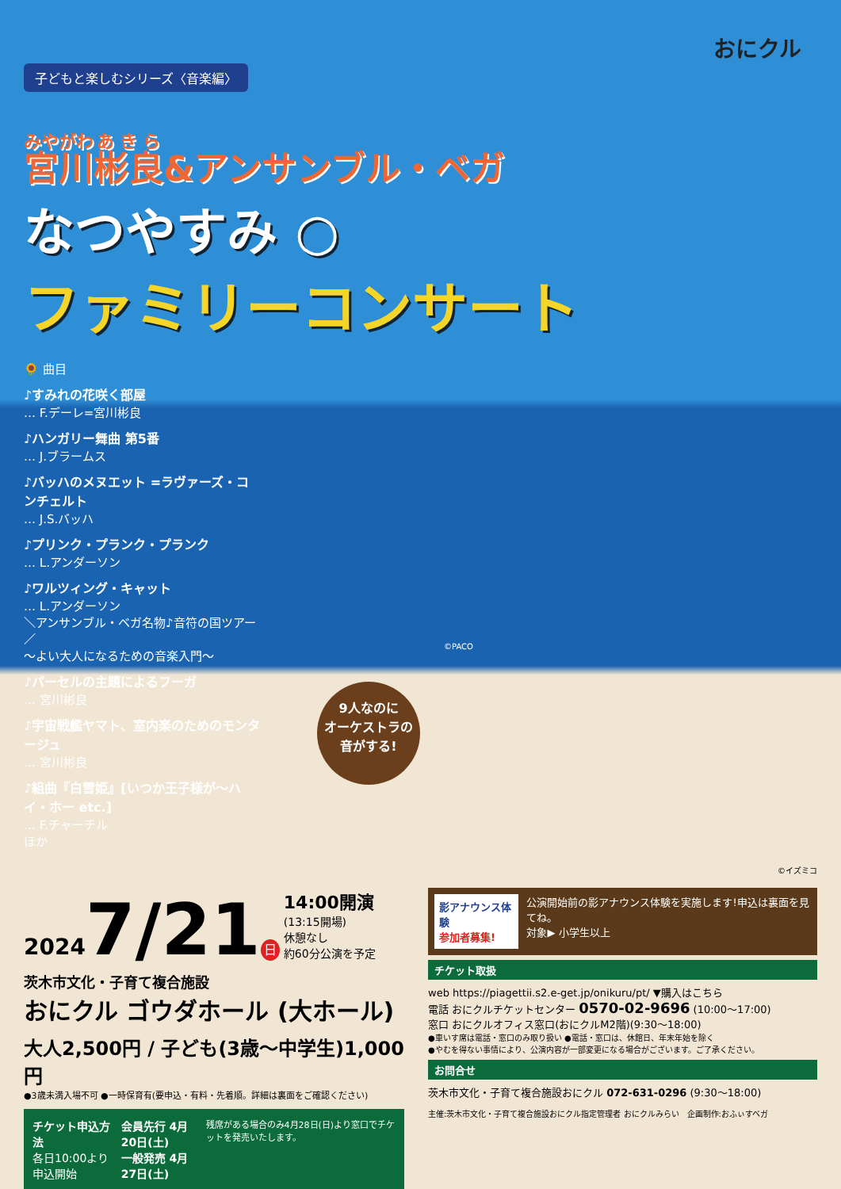おにクル
子どもと楽しむシリーズ〈音楽編〉
宮川彬良&アンサンブル・ベガ
なつやすみ ○
ファミリーコンサート
🌻 曲目
♪すみれの花咲く部屋
… F.デーレ=宮川彬良
♪ハンガリー舞曲 第5番
… J.ブラームス
♪バッハのメヌエット =ラヴァーズ・コンチェルト
… J.S.バッハ
♪プリンク・プランク・プランク
… L.アンダーソン
♪ワルツィング・キャット
… L.アンダーソン
＼アンサンブル・ベガ名物♪音符の国ツアー／
～よい大人になるための音楽入門～
♪パーセルの主題によるフーガ
… 宮川彬良
♪宇宙戦艦ヤマト、室内楽のためのモンタージュ
… 宮川彬良
♪組曲『白雪姫』[いつか王子様が～ハイ・ホー etc.]
… F.チャーチル
ほか
©PACO
9人なのに
オーケストラの
音がする!
©イズミコ
20247/21 日 14:00開演
(13:15開場)
休憩なし
約60分公演を予定
茨木市文化・子育て複合施設
おにクル ゴウダホール (大ホール)
大人2,500円 / 子ども(3歳～中学生)1,000円
●3歳未満入場不可 ●一時保育有(要申込・有料・先着順。詳細は裏面をご確認ください)
チケット申込方法
各日10:00より申込開始
会員先行 4月20日(土)
一般発売 4月27日(土)
残席がある場合のみ4月28日(日)より窓口でチケットを発売いたします。
影アナウンス体験
参加者募集!
公演開始前の影アナウンス体験を実施します!申込は裏面を見てね。
対象▶ 小学生以上
チケット取扱
web https://piagettii.s2.e-get.jp/onikuru/pt/ ▼購入はこちら
電話 おにクルチケットセンター 0570-02-9696 (10:00～17:00)
窓口 おにクルオフィス窓口(おにクルM2階)(9:30～18:00)
●車いす席は電話・窓口のみ取り扱い ●電話・窓口は、休館日、年末年始を除く
●やむを得ない事情により、公演内容が一部変更になる場合がございます。ご了承ください。
お問合せ
茨木市文化・子育て複合施設おにクル 072-631-0296 (9:30～18:00)
主催:茨木市文化・子育て複合施設おにクル指定管理者 おにクルみらい　企画制作:おふぃすベガ